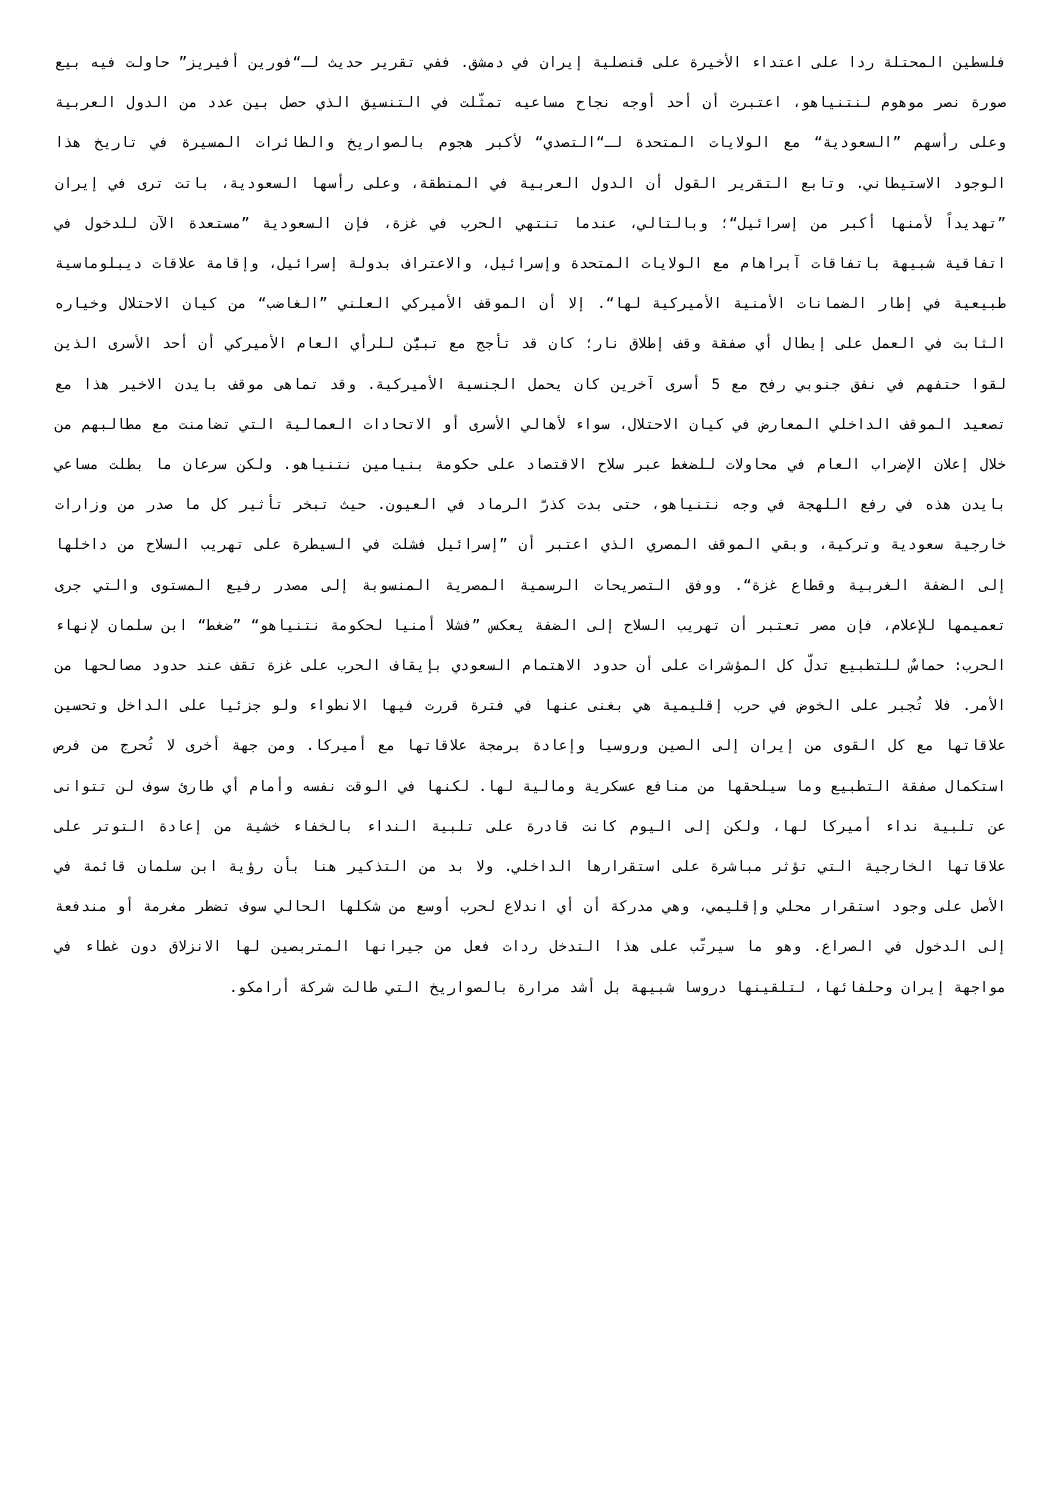فلسطين المحتلة ردا على اعتداء الأخيرة على قنصلية إيران في دمشق. ففي تقرير حديث لـ“فورين أفيريز” حاولت فيه بيع صورة نصر موهوم لنتنياهو، اعتبرت أن أحد أوجه نجاح مساعيه تمثّلت في التنسيق الذي حصل بين عدد من الدول العربية وعلى رأسهم ”السعودية“ مع الولايات المتحدة لـ“التصدي“ لأكبر هجوم بالصواريخ والطائرات المسيرة في تاريخ هذا الوجود الاستيطاني. وتابع التقرير القول أن الدول العربية في المنطقة، وعلى رأسها السعودية، باتت ترى في إيران ”تهديداً لأمنها أكبر من إسرائيل“؛ وبالتالي، عندما تنتهي الحرب في غزة، فإن السعودية ”مستعدة الآن للدخول في اتفاقية شبيهة باتفاقات آبراهام مع الولايات المتحدة وإسرائيل، والاعتراف بدولة إسرائيل، وإقامة علاقات ديبلوماسية طبيعية في إطار الضمانات الأمنية الأميركية لها“. إلا أن الموقف الأميركي العلني ”الغاضب“ من كيان الاحتلال وخياره الثابت في العمل على إبطال أي صفقة وقف إطلاق نار؛ كان قد تأجج مع تبيُّن للرأي العام الأميركي أن أحد الأسرى الذين لقوا حتفهم في نفق جنوبي رفح مع 5 أسرى آخرين كان يحمل الجنسية الأميركية. وقد تماهى موقف بايدن الاخير هذا مع تصعيد الموقف الداخلي المعارض في كيان الاحتلال، سواء لأهالي الأسرى أو الاتحادات العمالية التي تضامنت مع مطالبهم من خلال إعلان الإضراب العام في محاولات للضغط عبر سلاح الاقتصاد على حكومة بنيامين نتنياهو. ولكن سرعان ما بطلت مساعي بايدن هذه في رفع اللهجة في وجه نتنياهو، حتى بدت كذرّ الرماد في العيون. حيث تبخر تأثير كل ما صدر من وزارات خارجية سعودية وتركية، وبقي الموقف المصري الذي اعتبر أن ”إسرائيل فشلت في السيطرة على تهريب السلاح من داخلها إلى الضفة الغربية وقطاع غزة“. ووفق التصريحات الرسمية المصرية المنسوبة إلى مصدر رفيع المستوى والتي جرى تعميمها للإعلام، فإن مصر تعتبر أن تهريب السلاح إلى الضفة يعكس ”فشلا أمنيا لحكومة نتنياهو“ ”ضغط“ ابن سلمان لإنهاء الحرب: حماسٌ للتطبيع تدلّ كل المؤشرات على أن حدود الاهتمام السعودي بإيقاف الحرب على غزة تقف عند حدود مصالحها من الأمر. فلا تُجبر على الخوض في حرب إقليمية هي بغنى عنها في فترة قررت فيها الانطواء ولو جزئيا على الداخل وتحسين علاقاتها مع كل القوى من إيران إلى الصين وروسيا وإعادة برمجة علاقاتها مع أميركا. ومن جهة أخرى لا تُحرج من فرص استكمال صفقة التطبيع وما سيلحقها من منافع عسكرية ومالية لها. لكنها في الوقت نفسه وأمام أي طارئ سوف لن تتوانى عن تلبية نداء أميركا لها، ولكن إلى اليوم كانت قادرة على تلبية النداء بالخفاء خشية من إعادة التوتر على علاقاتها الخارجية التي تؤثر مباشرة على استقرارها الداخلي. ولا بد من التذكير هنا بأن رؤية ابن سلمان قائمة في الأصل على وجود استقرار محلي وإقليمي، وهي مدركة أن أي اندلاع لحرب أوسع من شكلها الحالي سوف تضطر مغرمة أو مندفعة إلى الدخول في الصراع. وهو ما سيرتّب على هذا التدخل ردات فعل من جيرانها المتربصين لها الانزلاق دون غطاء في مواجهة إيران وحلفائها، لتلقينها دروسا شبيهة بل أشد مرارة بالصواريخ التي طالت شركة أرامكو.